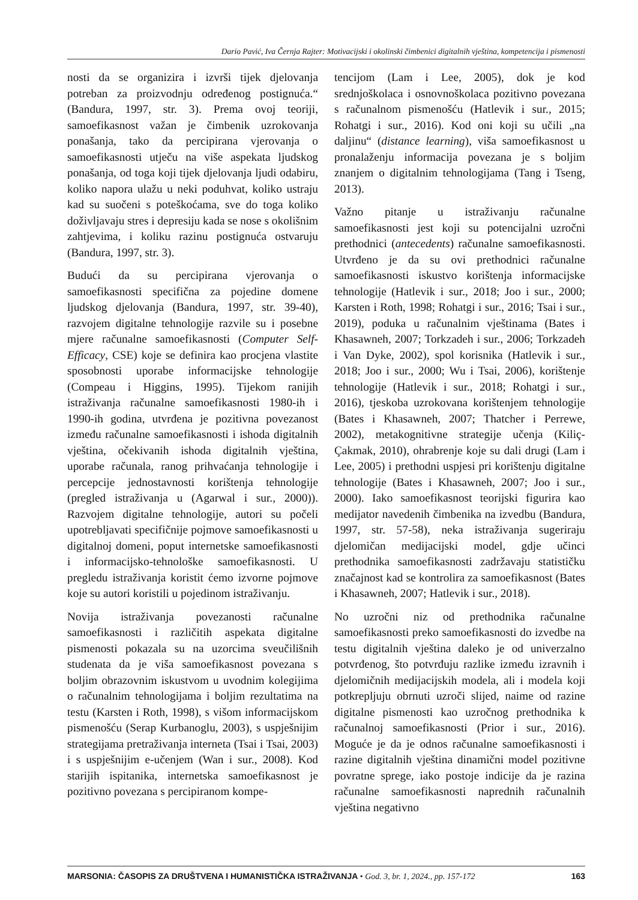Dario Pavić, Iva Černja Rajter: Motivacijski i okolinski čimbenici digitalnih vještina, kompetencija i pismenosti
nosti da se organizira i izvrši tijek djelovanja potreban za proizvodnju određenog postignuća.“ (Bandura, 1997, str. 3). Prema ovoj teoriji, samoefikasnost važan je čimbenik uzrokovanja ponašanja, tako da percipirana vjerovanja o samoefikasnosti utječu na više aspekata ljudskog ponašanja, od toga koji tijek djelovanja ljudi odabiru, koliko napora ulažu u neki poduhvat, koliko ustraju kad su suočeni s poteškoćama, sve do toga koliko doživljavaju stres i depresiju kada se nose s okolišnim zahtjevima, i koliku razinu postignuća ostvaruju (Bandura, 1997, str. 3).
Budući da su percipirana vjerovanja o samoefikasnosti specifična za pojedine domene ljudskog djelovanja (Bandura, 1997, str. 39-40), razvojem digitalne tehnologije razvile su i posebne mjere računalne samoefikasnosti (Computer Self-Efficacy, CSE) koje se definira kao procjena vlastite sposobnosti uporabe informacijske tehnologije (Compeau i Higgins, 1995). Tijekom ranijih istraživanja računalne samoefikasnosti 1980-ih i 1990-ih godina, utvrđena je pozitivna povezanost između računalne samoefikasnosti i ishoda digitalnih vještina, očekivanih ishoda digitalnih vještina, uporabe računala, ranog prihvaćanja tehnologije i percepcije jednostavnosti korištenja tehnologije (pregled istraživanja u (Agarwal i sur., 2000)). Razvojem digitalne tehnologije, autori su počeli upotrebljavati specifičnije pojmove samoefikasnosti u digitalnoj domeni, poput internetske samoefikasnosti i informacijsko-tehnološke samoefikasnosti. U pregledu istraživanja koristit ćemo izvorne pojmove koje su autori koristili u pojedinom istraživanju.
Novija istraživanja povezanosti računalne samoefikasnosti i različitih aspekata digitalne pismenosti pokazala su na uzorcima sveučilišnih studenata da je viša samoefikasnost povezana s boljim obrazovnim iskustvom u uvodnim kolegijima o računalnim tehnologijama i boljim rezultatima na testu (Karsten i Roth, 1998), s višom informacijskom pismenošću (Serap Kurbanoglu, 2003), s uspješnijim strategijama pretraživanja interneta (Tsai i Tsai, 2003) i s uspješnijim e-učenjem (Wan i sur., 2008). Kod starijih ispitanika, internetska samoefikasnost je pozitivno povezana s percipiranom kompe-
tencijom (Lam i Lee, 2005), dok je kod srednjoškolaca i osnovnoškolaca pozitivno povezana s računalnom pismenošću (Hatlevik i sur., 2015; Rohatgi i sur., 2016). Kod oni koji su učili „na daljinu“ (distance learning), viša samoefikasnost u pronalaženju informacija povezana je s boljim znanjem o digitalnim tehnologijama (Tang i Tseng, 2013).
Važno pitanje u istraživanju računalne samoefikasnosti jest koji su potencijalni uzročni prethodnici (antecedents) računalne samoefikasnosti. Utvrđeno je da su ovi prethodnici računalne samoefikasnosti iskustvo korištenja informacijske tehnologije (Hatlevik i sur., 2018; Joo i sur., 2000; Karsten i Roth, 1998; Rohatgi i sur., 2016; Tsai i sur., 2019), poduka u računalnim vještinama (Bates i Khasawneh, 2007; Torkzadeh i sur., 2006; Torkzadeh i Van Dyke, 2002), spol korisnika (Hatlevik i sur., 2018; Joo i sur., 2000; Wu i Tsai, 2006), korištenje tehnologije (Hatlevik i sur., 2018; Rohatgi i sur., 2016), tjeskoba uzrokovana korištenjem tehnologije (Bates i Khasawneh, 2007; Thatcher i Perrewe, 2002), metakognitivne strategije učenja (Kiliç-Çakmak, 2010), ohrabrenje koje su dali drugi (Lam i Lee, 2005) i prethodni uspjesi pri korištenju digitalne tehnologije (Bates i Khasawneh, 2007; Joo i sur., 2000). Iako samoefikasnost teorijski figurira kao medijator navedenih čimbenika na izvedbu (Bandura, 1997, str. 57-58), neka istraživanja sugeriraju djelomičan medijacijski model, gdje učinci prethodnika samoefikasnosti zadržavaju statističku značajnost kad se kontrolira za samoefikasnost (Bates i Khasawneh, 2007; Hatlevik i sur., 2018).
No uzročni niz od prethodnika računalne samoefikasnosti preko samoefikasnosti do izvedbe na testu digitalnih vještina daleko je od univerzalno potvrđenog, što potvrđuju razlike između izravnih i djelomičnih medijacijskih modela, ali i modela koji potkrepljuju obrnuti uzroči slijed, naime od razine digitalne pismenosti kao uzročnog prethodnika k računalnoj samoefikasnosti (Prior i sur., 2016). Moguće je da je odnos računalne samoefikasnosti i razine digitalnih vještina dinamični model pozitivne povratne sprege, iako postoje indicije da je razina računalne samoefikasnosti naprednih računalnih vještina negativno
MARSONIA: ČASOPIS ZA DRUŠTVENA I HUMANISTIČKA ISTRAŽIVANJA • God. 3, br. 1, 2024., pp. 157-172 163